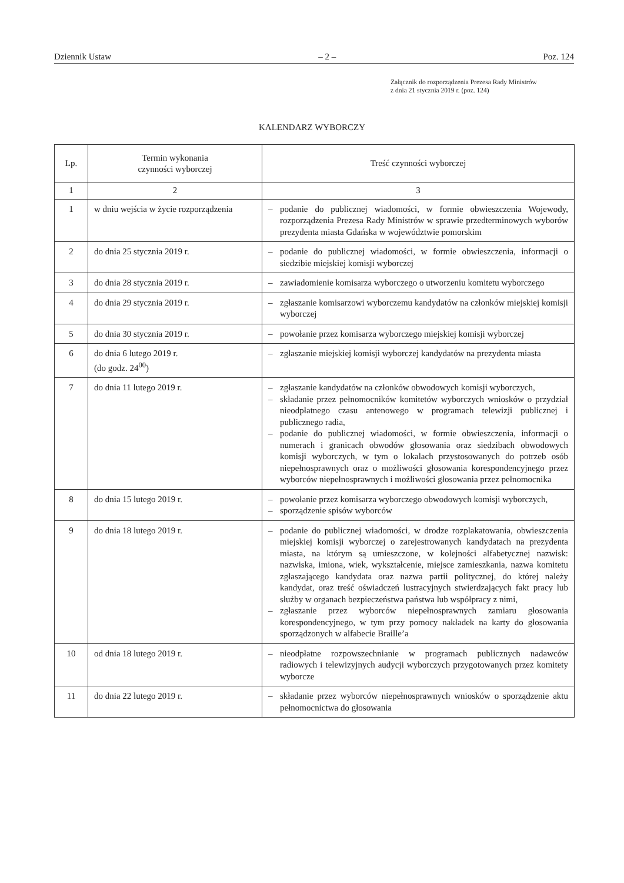Dziennik Ustaw – 2 – Poz. 124
Załącznik do rozporządzenia Prezesa Rady Ministrów
z dnia 21 stycznia 2019 r. (poz. 124)
KALENDARZ WYBORCZY
| Lp. | Termin wykonania czynności wyborczej | Treść czynności wyborczej |
| --- | --- | --- |
| 1 | 2 | 3 |
| 1 | w dniu wejścia w życie rozporządzenia | – podanie do publicznej wiadomości, w formie obwieszczenia Wojewody, rozporządzenia Prezesa Rady Ministrów w sprawie przedterminowych wyborów prezydenta miasta Gdańska w województwie pomorskim |
| 2 | do dnia 25 stycznia 2019 r. | – podanie do publicznej wiadomości, w formie obwieszczenia, informacji o siedzibie miejskiej komisji wyborczej |
| 3 | do dnia 28 stycznia 2019 r. | – zawiadomienie komisarza wyborczego o utworzeniu komitetu wyborczego |
| 4 | do dnia 29 stycznia 2019 r. | – zgłaszanie komisarzowi wyborczemu kandydatów na członków miejskiej komisji wyborczej |
| 5 | do dnia 30 stycznia 2019 r. | – powołanie przez komisarza wyborczego miejskiej komisji wyborczej |
| 6 | do dnia 6 lutego 2019 r. (do godz. 24<sup>00</sup>) | – zgłaszanie miejskiej komisji wyborczej kandydatów na prezydenta miasta |
| 7 | do dnia 11 lutego 2019 r. | – zgłaszanie kandydatów na członków obwodowych komisji wyborczych, – składanie przez pełnomocników komitetów wyborczych wniosków o przydział nieodpłatnego czasu antenowego w programach telewizji publicznej i publicznego radia, – podanie do publicznej wiadomości, w formie obwieszczenia, informacji o numerach i granicach obwodów głosowania oraz siedzibach obwodowych komisji wyborczych, w tym o lokalach przystosowanych do potrzeb osób niepełnosprawnych oraz o możliwości głosowania korespondencyjnego przez wyborców niepełnosprawnych i możliwości głosowania przez pełnomocnika |
| 8 | do dnia 15 lutego 2019 r. | – powołanie przez komisarza wyborczego obwodowych komisji wyborczych, – sporządzenie spisów wyborców |
| 9 | do dnia 18 lutego 2019 r. | – podanie do publicznej wiadomości, w drodze rozplakatowania, obwieszczenia miejskiej komisji wyborczej o zarejestrowanych kandydatach na prezydenta miasta, na którym są umieszczone, w kolejności alfabetycznej nazwisk: nazwiska, imiona, wiek, wykształcenie, miejsce zamieszkania, nazwa komitetu zgłaszającego kandydata oraz nazwa partii politycznej, do której należy kandydat, oraz treść oświadczeń lustracyjnych stwierdzających fakt pracy lub służby w organach bezpieczeństwa państwa lub współpracy z nimi, – zgłaszanie przez wyborców niepełnosprawnych zamiaru głosowania korespondencyjnego, w tym przy pomocy nakładek na karty do głosowania sporządzonych w alfabecie Braille’a |
| 10 | od dnia 18 lutego 2019 r. | – nieodpłatne rozpowszechnianie w programach publicznych nadawców radiowych i telewizyjnych audycji wyborczych przygotowanych przez komitety wyborcze |
| 11 | do dnia 22 lutego 2019 r. | – składanie przez wyborców niepełnosprawnych wniosków o sporządzenie aktu pełnomocnictwa do głosowania |